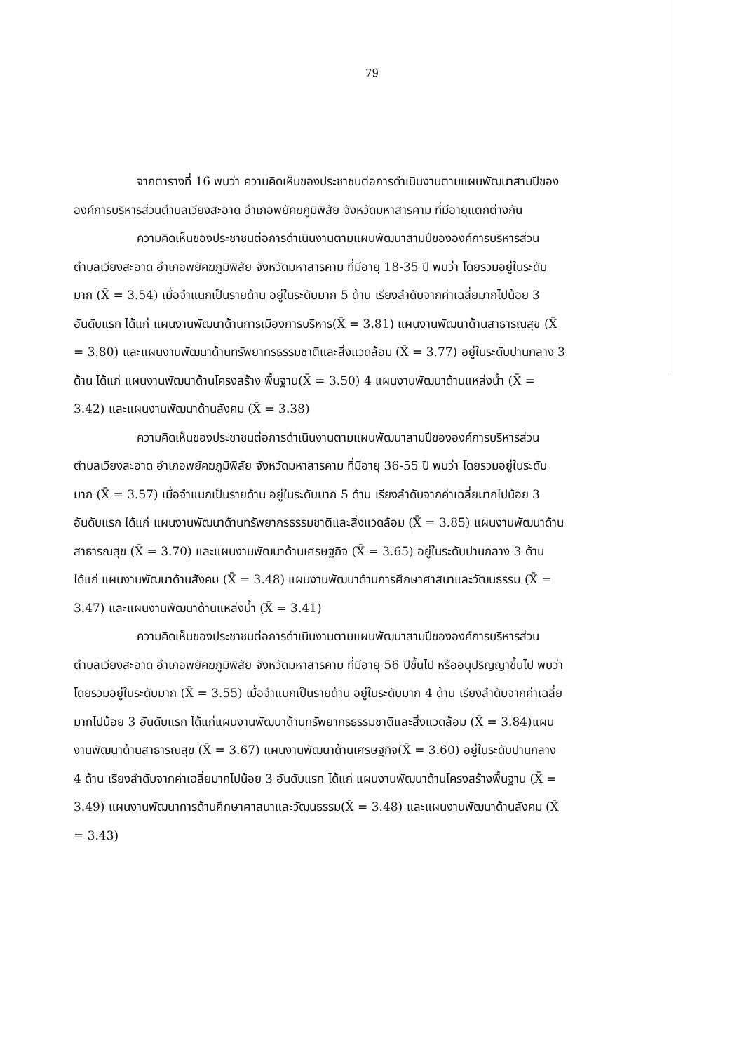79
จากตารางที่ 16 พบว่า ความคิดเห็นของประชาชนต่อการดำเนินงานตามแผนพัฒนาสามปีขององค์การบริหารส่วนตำบลเวียงสะอาด อำเภอพยัคฆภูมิพิสัย จังหวัดมหาสารคาม ที่มีอายุแตกต่างกัน
ความคิดเห็นของประชาชนต่อการดำเนินงานตามแผนพัฒนาสามปีขององค์การบริหารส่วนตำบลเวียงสะอาด อำเภอพยัคฆภูมิพิสัย จังหวัดมหาสารคาม ที่มีอายุ 18-35 ปี พบว่า โดยรวมอยู่ในระดับมาก (X̄ = 3.54) เมื่อจำแนกเป็นรายด้าน อยู่ในระดับมาก 5 ด้าน เรียงลำดับจากค่าเฉลี่ยมากไปน้อย 3 อันดับแรก ได้แก่ แผนงานพัฒนาด้านการเมืองการบริหาร(X̄ = 3.81) แผนงานพัฒนาด้านสาธารณสุข (X̄ = 3.80) และแผนงานพัฒนาด้านทรัพยากรธรรมชาติและสิ่งแวดล้อม (X̄ = 3.77) อยู่ในระดับปานกลาง 3 ด้าน ได้แก่ แผนงานพัฒนาด้านโครงสร้าง พื้นฐาน(X̄ = 3.50) 4 แผนงานพัฒนาด้านแหล่งน้ำ (X̄ = 3.42) และแผนงานพัฒนาด้านสังคม (X̄ = 3.38)
ความคิดเห็นของประชาชนต่อการดำเนินงานตามแผนพัฒนาสามปีขององค์การบริหารส่วนตำบลเวียงสะอาด อำเภอพยัคฆภูมิพิสัย จังหวัดมหาสารคาม ที่มีอายุ 36-55 ปี พบว่า โดยรวมอยู่ในระดับมาก (X̄ = 3.57) เมื่อจำแนกเป็นรายด้าน อยู่ในระดับมาก 5 ด้าน เรียงลำดับจากค่าเฉลี่ยมากไปน้อย 3 อันดับแรก ได้แก่ แผนงานพัฒนาด้านทรัพยากรธรรมชาติและสิ่งแวดล้อม (X̄ = 3.85) แผนงานพัฒนาด้านสาธารณสุข (X̄ = 3.70) และแผนงานพัฒนาด้านเศรษฐกิจ (X̄ = 3.65) อยู่ในระดับปานกลาง 3 ด้าน ได้แก่ แผนงานพัฒนาด้านสังคม (X̄ = 3.48) แผนงานพัฒนาด้านการศึกษาศาสนาและวัฒนธรรม (X̄ = 3.47) และแผนงานพัฒนาด้านแหล่งน้ำ (X̄ = 3.41)
ความคิดเห็นของประชาชนต่อการดำเนินงานตามแผนพัฒนาสามปีขององค์การบริหารส่วนตำบลเวียงสะอาด อำเภอพยัคฆภูมิพิสัย จังหวัดมหาสารคาม ที่มีอายุ 56 ปีขึ้นไป หรืออนุปริญญาขึ้นไป พบว่า โดยรวมอยู่ในระดับมาก (X̄ = 3.55) เมื่อจำแนกเป็นรายด้าน อยู่ในระดับมาก 4 ด้าน เรียงลำดับจากค่าเฉลี่ยมากไปน้อย 3 อันดับแรก ได้แก่แผนงานพัฒนาด้านทรัพยากรธรรมชาติและสิ่งแวดล้อม (X̄ = 3.84)แผนงานพัฒนาด้านสาธารณสุข (X̄ = 3.67) แผนงานพัฒนาด้านเศรษฐกิจ(X̄ = 3.60) อยู่ในระดับปานกลาง 4 ด้าน เรียงลำดับจากค่าเฉลี่ยมากไปน้อย 3 อันดับแรก ได้แก่ แผนงานพัฒนาด้านโครงสร้างพื้นฐาน (X̄ = 3.49) แผนงานพัฒนาการด้านศึกษาศาสนาและวัฒนธรรม(X̄ = 3.48) และแผนงานพัฒนาด้านสังคม (X̄ = 3.43)